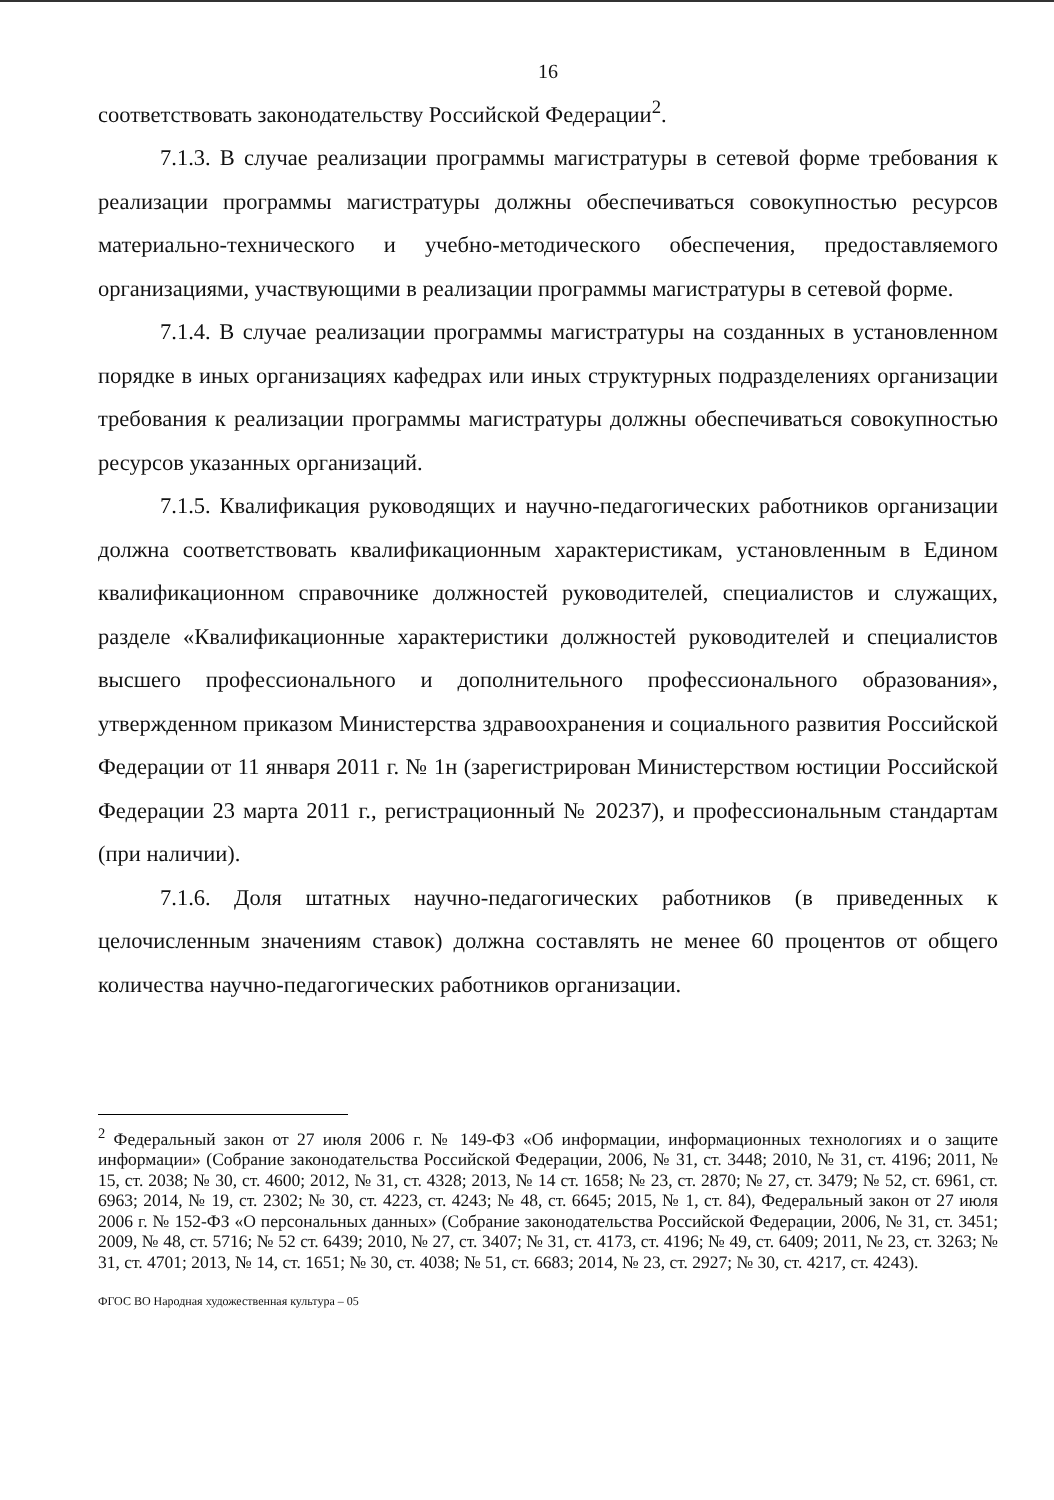16
соответствовать законодательству Российской Федерации<sup>2</sup>.
7.1.3. В случае реализации программы магистратуры в сетевой форме требования к реализации программы магистратуры должны обеспечиваться совокупностью ресурсов материально-технического и учебно-методического обеспечения, предоставляемого организациями, участвующими в реализации программы магистратуры в сетевой форме.
7.1.4. В случае реализации программы магистратуры на созданных в установленном порядке в иных организациях кафедрах или иных структурных подразделениях организации требования к реализации программы магистратуры должны обеспечиваться совокупностью ресурсов указанных организаций.
7.1.5. Квалификация руководящих и научно-педагогических работников организации должна соответствовать квалификационным характеристикам, установленным в Едином квалификационном справочнике должностей руководителей, специалистов и служащих, разделе «Квалификационные характеристики должностей руководителей и специалистов высшего профессионального и дополнительного профессионального образования», утвержденном приказом Министерства здравоохранения и социального развития Российской Федерации от 11 января 2011 г. № 1н (зарегистрирован Министерством юстиции Российской Федерации 23 марта 2011 г., регистрационный № 20237), и профессиональным стандартам (при наличии).
7.1.6. Доля штатных научно-педагогических работников (в приведенных к целочисленным значениям ставок) должна составлять не менее 60 процентов от общего количества научно-педагогических работников организации.
<sup>2</sup> Федеральный закон от 27 июля 2006 г. № 149-ФЗ «Об информации, информационных технологиях и о защите информации» (Собрание законодательства Российской Федерации, 2006, № 31, ст. 3448; 2010, № 31, ст. 4196; 2011, № 15, ст. 2038; № 30, ст. 4600; 2012, № 31, ст. 4328; 2013, № 14 ст. 1658; № 23, ст. 2870; № 27, ст. 3479; № 52, ст. 6961, ст. 6963; 2014, № 19, ст. 2302; № 30, ст. 4223, ст. 4243; № 48, ст. 6645; 2015, № 1, ст. 84), Федеральный закон от 27 июля 2006 г. № 152-ФЗ «О персональных данных» (Собрание законодательства Российской Федерации, 2006, № 31, ст. 3451; 2009, № 48, ст. 5716; № 52 ст. 6439; 2010, № 27, ст. 3407; № 31, ст. 4173, ст. 4196; № 49, ст. 6409; 2011, № 23, ст. 3263; № 31, ст. 4701; 2013, № 14, ст. 1651; № 30, ст. 4038; № 51, ст. 6683; 2014, № 23, ст. 2927; № 30, ст. 4217, ст. 4243).
ФГОС ВО Народная художественная культура – 05